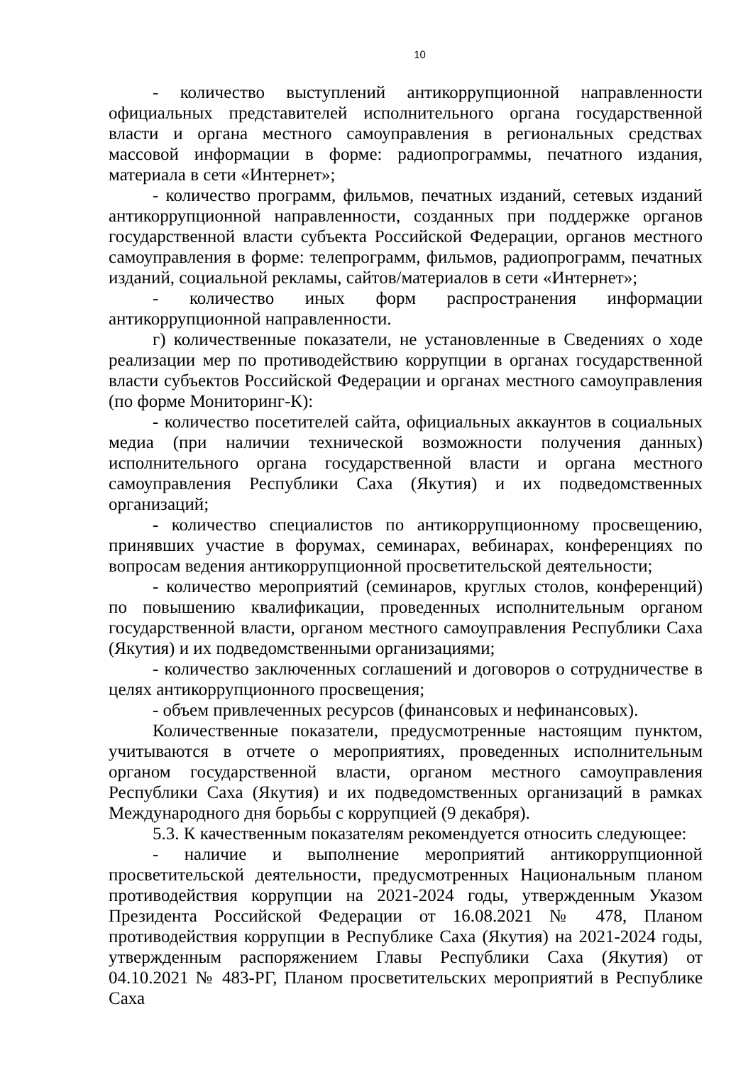10
- количество выступлений антикоррупционной направленности официальных представителей исполнительного органа государственной власти и органа местного самоуправления в региональных средствах массовой информации в форме: радиопрограммы, печатного издания, материала в сети «Интернет»;
- количество программ, фильмов, печатных изданий, сетевых изданий антикоррупционной направленности, созданных при поддержке органов государственной власти субъекта Российской Федерации, органов местного самоуправления в форме: телепрограмм, фильмов, радиопрограмм, печатных изданий, социальной рекламы, сайтов/материалов в сети «Интернет»;
- количество иных форм распространения информации антикоррупционной направленности.
г) количественные показатели, не установленные в Сведениях о ходе реализации мер по противодействию коррупции в органах государственной власти субъектов Российской Федерации и органах местного самоуправления (по форме Мониторинг-К):
- количество посетителей сайта, официальных аккаунтов в социальных медиа (при наличии технической возможности получения данных) исполнительного органа государственной власти и органа местного самоуправления Республики Саха (Якутия) и их подведомственных организаций;
- количество специалистов по антикоррупционному просвещению, принявших участие в форумах, семинарах, вебинарах, конференциях по вопросам ведения антикоррупционной просветительской деятельности;
- количество мероприятий (семинаров, круглых столов, конференций) по повышению квалификации, проведенных исполнительным органом государственной власти, органом местного самоуправления Республики Саха (Якутия) и их подведомственными организациями;
- количество заключенных соглашений и договоров о сотрудничестве в целях антикоррупционного просвещения;
- объем привлеченных ресурсов (финансовых и нефинансовых).
Количественные показатели, предусмотренные настоящим пунктом, учитываются в отчете о мероприятиях, проведенных исполнительным органом государственной власти, органом местного самоуправления Республики Саха (Якутия) и их подведомственных организаций в рамках Международного дня борьбы с коррупцией (9 декабря).
5.3. К качественным показателям рекомендуется относить следующее:
- наличие и выполнение мероприятий антикоррупционной просветительской деятельности, предусмотренных Национальным планом противодействия коррупции на 2021-2024 годы, утвержденным Указом Президента Российской Федерации от 16.08.2021 № 478, Планом противодействия коррупции в Республике Саха (Якутия) на 2021-2024 годы, утвержденным распоряжением Главы Республики Саха (Якутия) от 04.10.2021 № 483-РГ, Планом просветительских мероприятий в Республике Саха